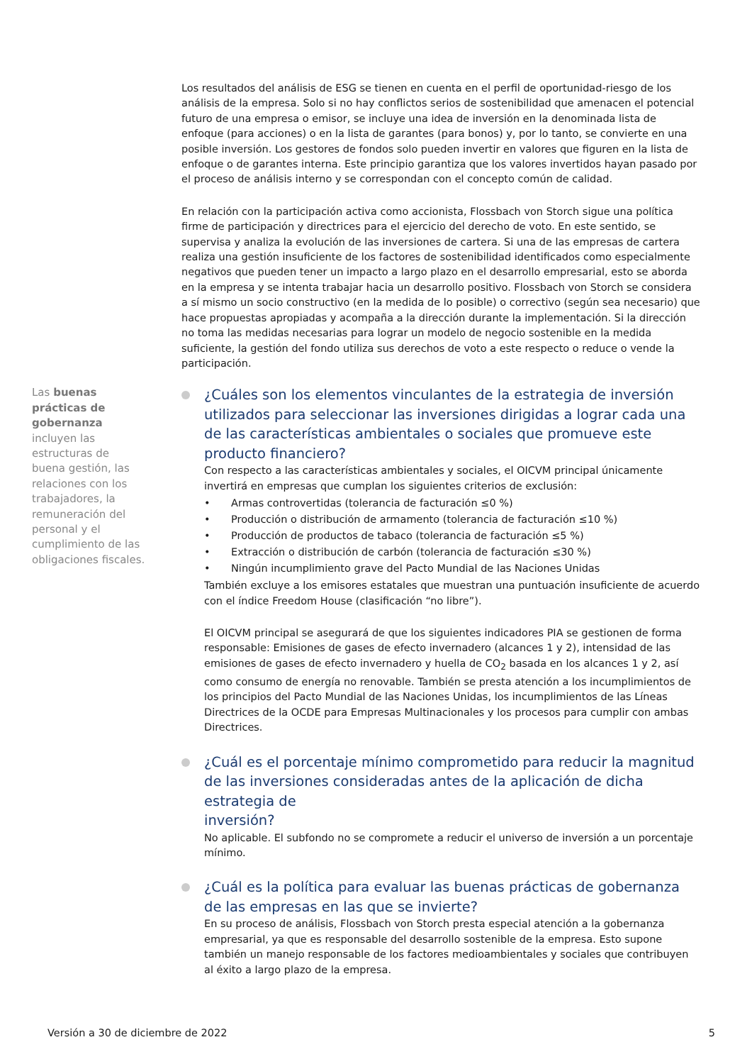Los resultados del análisis de ESG se tienen en cuenta en el perfil de oportunidad-riesgo de los análisis de la empresa. Solo si no hay conflictos serios de sostenibilidad que amenacen el potencial futuro de una empresa o emisor, se incluye una idea de inversión en la denominada lista de enfoque (para acciones) o en la lista de garantes (para bonos) y, por lo tanto, se convierte en una posible inversión. Los gestores de fondos solo pueden invertir en valores que figuren en la lista de enfoque o de garantes interna. Este principio garantiza que los valores invertidos hayan pasado por el proceso de análisis interno y se correspondan con el concepto común de calidad.
En relación con la participación activa como accionista, Flossbach von Storch sigue una política firme de participación y directrices para el ejercicio del derecho de voto. En este sentido, se supervisa y analiza la evolución de las inversiones de cartera. Si una de las empresas de cartera realiza una gestión insuficiente de los factores de sostenibilidad identificados como especialmente negativos que pueden tener un impacto a largo plazo en el desarrollo empresarial, esto se aborda en la empresa y se intenta trabajar hacia un desarrollo positivo. Flossbach von Storch se considera a sí mismo un socio constructivo (en la medida de lo posible) o correctivo (según sea necesario) que hace propuestas apropiadas y acompaña a la dirección durante la implementación. Si la dirección no toma las medidas necesarias para lograr un modelo de negocio sostenible en la medida suficiente, la gestión del fondo utiliza sus derechos de voto a este respecto o reduce o vende la participación.
Las buenas prácticas de gobernanza incluyen las estructuras de buena gestión, las relaciones con los trabajadores, la remuneración del personal y el cumplimiento de las obligaciones fiscales.
¿Cuáles son los elementos vinculantes de la estrategia de inversión utilizados para seleccionar las inversiones dirigidas a lograr cada una de las características ambientales o sociales que promueve este producto financiero?
Con respecto a las características ambientales y sociales, el OICVM principal únicamente invertirá en empresas que cumplan los siguientes criterios de exclusión:
• Armas controvertidas (tolerancia de facturación ≤0 %)
• Producción o distribución de armamento (tolerancia de facturación ≤10 %)
• Producción de productos de tabaco (tolerancia de facturación ≤5 %)
• Extracción o distribución de carbón (tolerancia de facturación ≤30 %)
• Ningún incumplimiento grave del Pacto Mundial de las Naciones Unidas
También excluye a los emisores estatales que muestran una puntuación insuficiente de acuerdo con el índice Freedom House (clasificación “no libre”).
El OICVM principal se asegurará de que los siguientes indicadores PIA se gestionen de forma responsable: Emisiones de gases de efecto invernadero (alcances 1 y 2), intensidad de las emisiones de gases de efecto invernadero y huella de CO<sub>2</sub> basada en los alcances 1 y 2, así como consumo de energía no renovable. También se presta atención a los incumplimientos de los principios del Pacto Mundial de las Naciones Unidas, los incumplimientos de las Líneas Directrices de la OCDE para Empresas Multinacionales y los procesos para cumplir con ambas Directrices.
¿Cuál es el porcentaje mínimo comprometido para reducir la magnitud de las inversiones consideradas antes de la aplicación de dicha estrategia de
inversión?
No aplicable. El subfondo no se compromete a reducir el universo de inversión a un porcentaje mínimo.
¿Cuál es la política para evaluar las buenas prácticas de gobernanza de las empresas en las que se invierte?
En su proceso de análisis, Flossbach von Storch presta especial atención a la gobernanza empresarial, ya que es responsable del desarrollo sostenible de la empresa. Esto supone también un manejo responsable de los factores medioambientales y sociales que contribuyen al éxito a largo plazo de la empresa.
Versión a 30 de diciembre de 2022 5